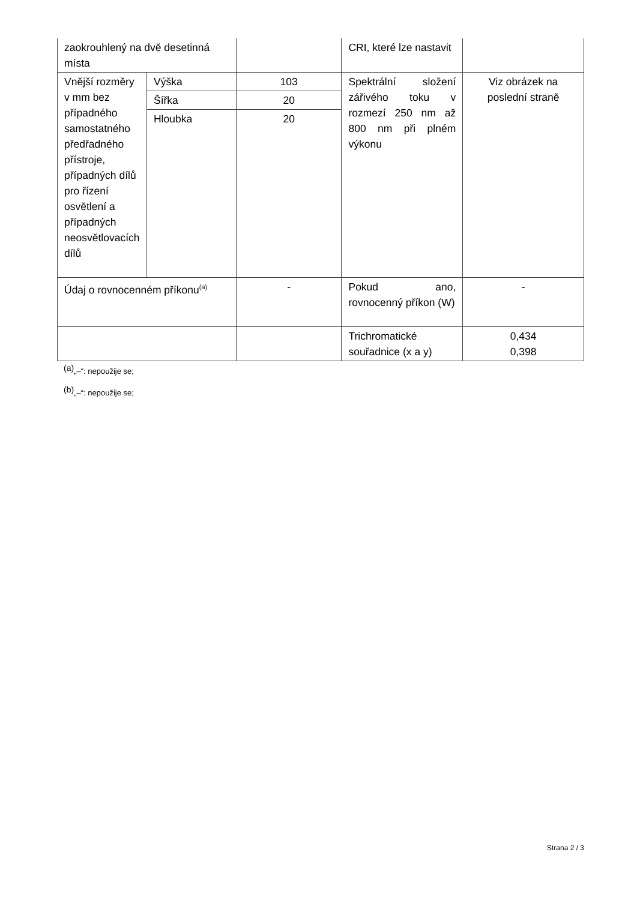| zaokrouhlený na dvě desetinná místa | | | CRI, které lze nastavit | |
| Vnější rozměry v mm bez případného samostatného předřadného přístroje, případných dílů pro řízení osvětlení a případných neosvětlovacích dílů | Výška | 103 | Spektrální složení zářivého toku v rozmezí 250 nm až 800 nm při plném výkonu | Viz obrázek na poslední straně |
| | Šířka | 20 | | |
| | Hloubka | 20 | | |
| Údaj o rovnocenném příkonu<sup>(a)</sup> | | - | Pokud ano, rovnocenný příkon (W) | - |
| | | | Trichromatické souřadnice (x a y) | 0,434 0,398 |
<sup>(a)</sup>„–“: nepoužije se;
<sup>(b)</sup>„–“: nepoužije se;
Strana 2 / 3